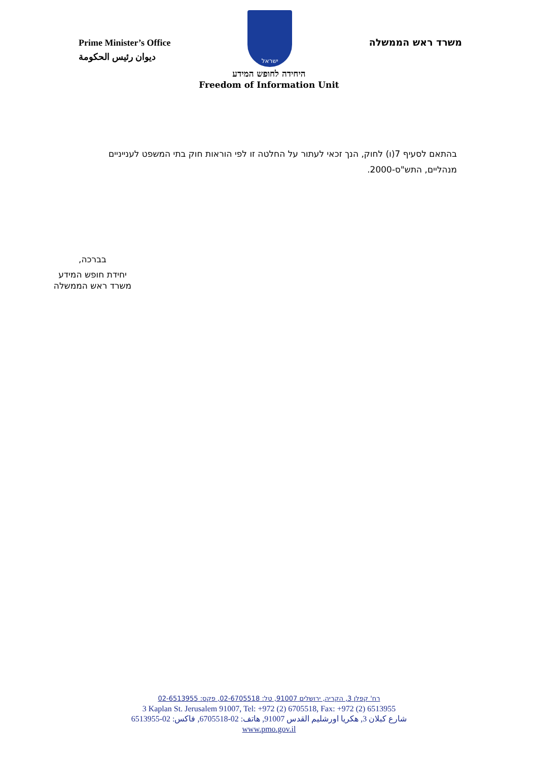Prime Minister’s Office
ديوان رئيس الحكومة
ישראל
משרד ראש הממשלה
היחידה לחופש המידע
Freedom of Information Unit
בהתאם לסעיף 7(ו) לחוק, הנך זכאי לעתור על החלטה זו לפי הוראות חוק בתי המשפט לענייניים מנהליים, התש"ס-2000.
בברכה,
יחידת חופש המידע
משרד ראש הממשלה
רח' קפלן 3, הקריה, ירושלים 91007, טל: 02-6705518, פקס: 02-6513955
3 Kaplan St. Jerusalem 91007, Tel: +972 (2) 6705518, Fax: +972 (2) 6513955
شارع كبلان 3, هكريا اورشليم القدس 91007, هاتف: 02-6705518, فاكس: 02-6513955
www.pmo.gov.il